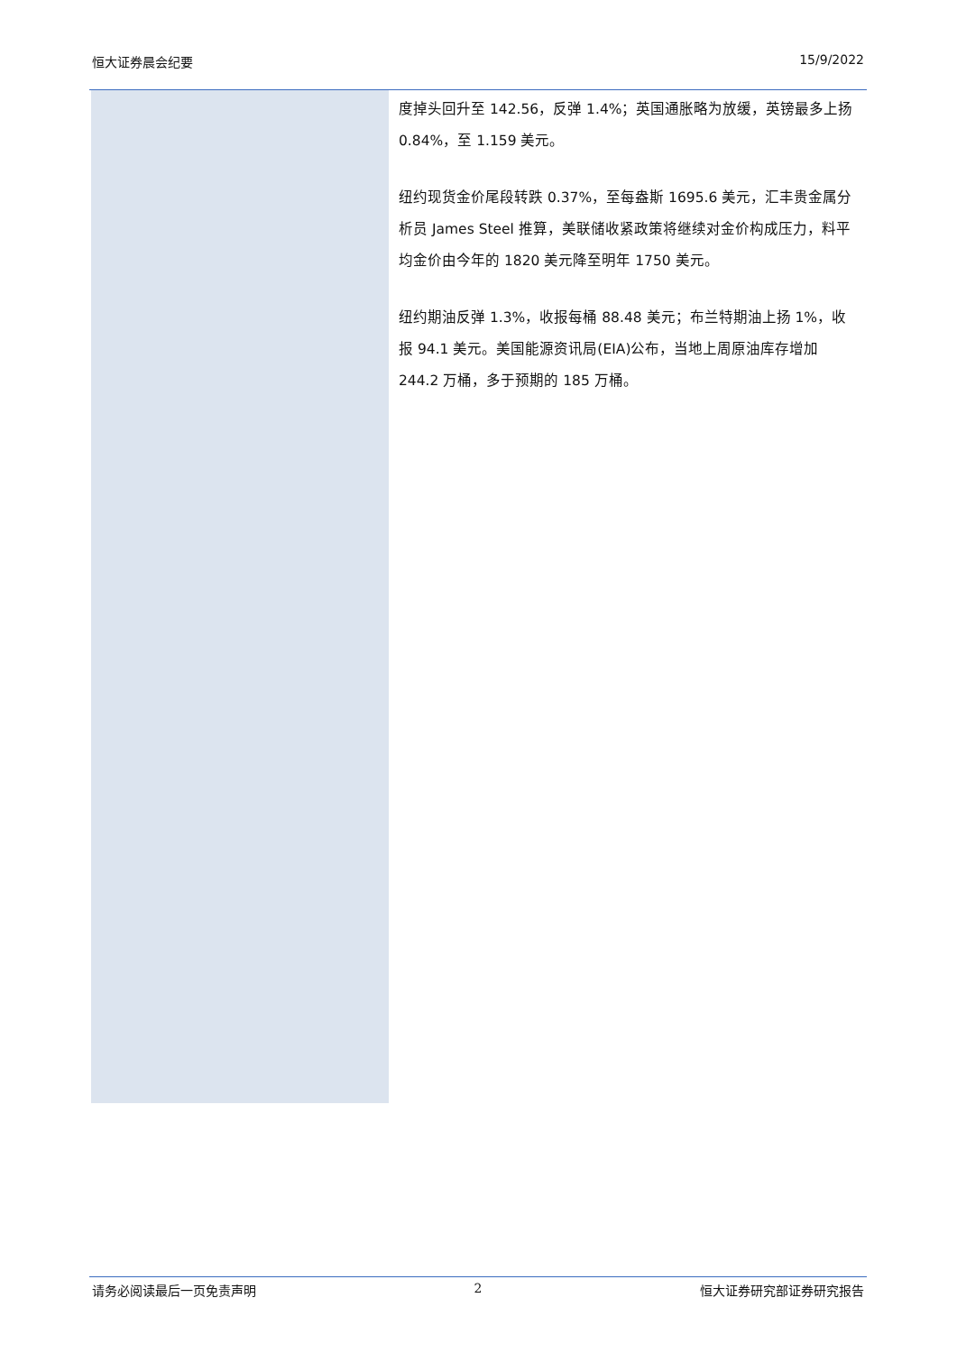恒大证券晨会纪要 15/9/2022
度掉头回升至 142.56，反弹 1.4%；英国通胀略为放缓，英镑最多上扬 0.84%，至 1.159 美元。
纽约现货金价尾段转跌 0.37%，至每盎斯 1695.6 美元，汇丰贵金属分析员 James Steel 推算，美联储收紧政策将继续对金价构成压力，料平均金价由今年的 1820 美元降至明年 1750 美元。
纽约期油反弹 1.3%，收报每桶 88.48 美元；布兰特期油上扬 1%，收报 94.1 美元。美国能源资讯局(EIA)公布，当地上周原油库存增加 244.2 万桶，多于预期的 185 万桶。
请务必阅读最后一页免责声明 2 恒大证券研究部证券研究报告